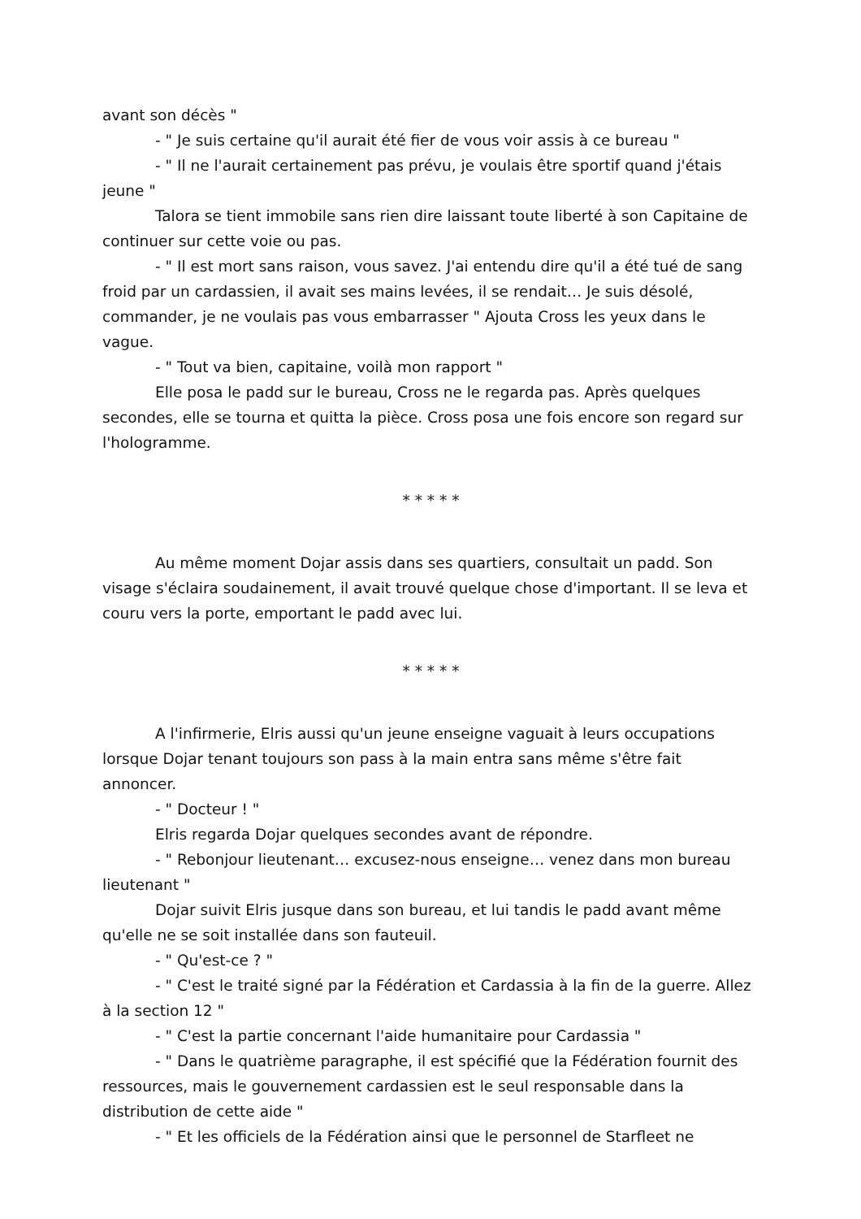avant son décès "
- " Je suis certaine qu'il aurait été fier de vous voir assis à ce bureau "
- " Il ne l'aurait certainement pas prévu, je voulais être sportif quand j'étais jeune "
Talora se tient immobile sans rien dire laissant toute liberté à son Capitaine de continuer sur cette voie ou pas.
- " Il est mort sans raison, vous savez. J'ai entendu dire qu'il a été tué de sang froid par un cardassien, il avait ses mains levées, il se rendait… Je suis désolé, commander, je ne voulais pas vous embarrasser " Ajouta Cross les yeux dans le vague.
- " Tout va bien, capitaine, voilà mon rapport "
Elle posa le padd sur le bureau, Cross ne le regarda pas. Après quelques secondes, elle se tourna et quitta la pièce. Cross posa une fois encore son regard sur l'hologramme.
* * * * *
Au même moment Dojar assis dans ses quartiers, consultait un padd. Son visage s'éclaira soudainement, il avait trouvé quelque chose d'important. Il se leva et couru vers la porte, emportant le padd avec lui.
* * * * *
A l'infirmerie, Elris aussi qu'un jeune enseigne vaguait à leurs occupations lorsque Dojar tenant toujours son pass à la main entra sans même s'être fait annoncer.
- " Docteur ! "
Elris regarda Dojar quelques secondes avant de répondre.
- " Rebonjour lieutenant… excusez-nous enseigne… venez dans mon bureau lieutenant "
Dojar suivit Elris jusque dans son bureau, et lui tandis le padd avant même qu'elle ne se soit installée dans son fauteuil.
- " Qu'est-ce ? "
- " C'est le traité signé par la Fédération et Cardassia à la fin de la guerre. Allez à la section 12 "
- " C'est la partie concernant l'aide humanitaire pour Cardassia "
- " Dans le quatrième paragraphe, il est spécifié que la Fédération fournit des ressources, mais le gouvernement cardassien est le seul responsable dans la distribution de cette aide "
- " Et les officiels de la Fédération ainsi que le personnel de Starfleet ne